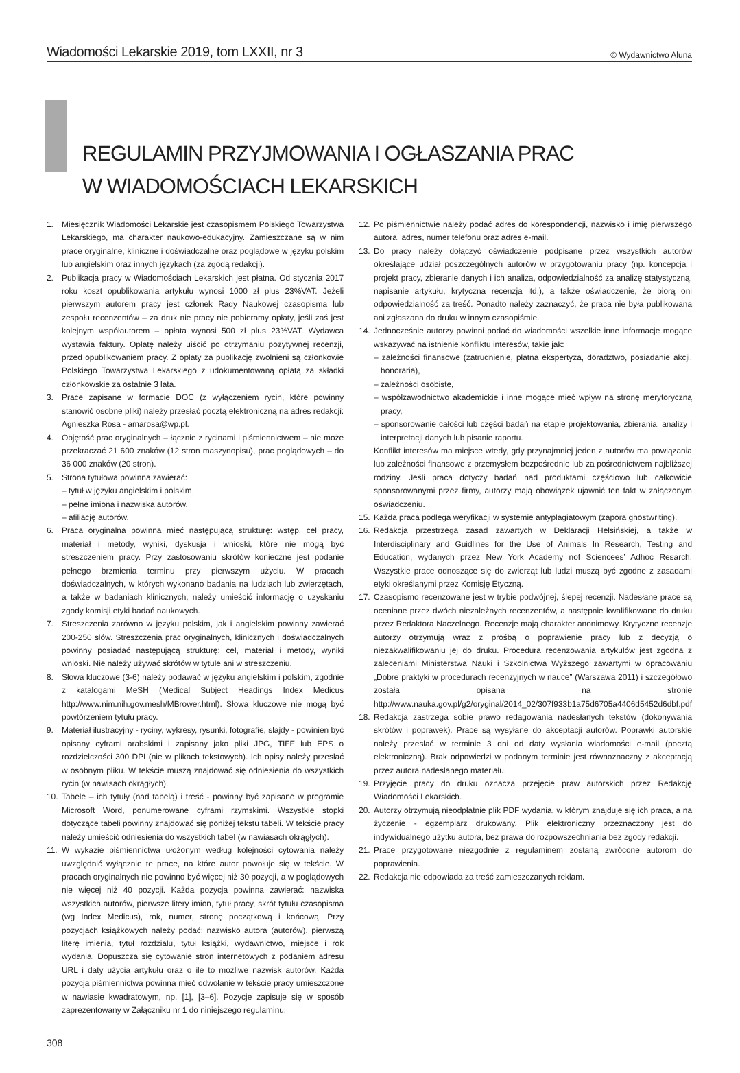Wiadomości Lekarskie 2019, tom LXXII, nr 3 © Wydawnictwo Aluna
REGULAMIN PRZYJMOWANIA I OGŁASZANIA PRAC
W WIADOMOŚCIACH LEKARSKICH
1. Miesięcznik Wiadomości Lekarskie jest czasopismem Polskiego Towarzystwa Lekarskiego, ma charakter naukowo-edukacyjny. Zamieszczane są w nim prace oryginalne, kliniczne i doświadczalne oraz poglądowe w języku polskim lub angielskim oraz innych językach (za zgodą redakcji).
2. Publikacja pracy w Wiadomościach Lekarskich jest płatna. Od stycznia 2017 roku koszt opublikowania artykułu wynosi 1000 zł plus 23%VAT. Jeżeli pierwszym autorem pracy jest członek Rady Naukowej czasopisma lub zespołu recenzentów – za druk nie pracy nie pobieramy opłaty, jeśli zaś jest kolejnym współautorem – opłata wynosi 500 zł plus 23%VAT. Wydawca wystawia faktury. Opłatę należy uiścić po otrzymaniu pozytywnej recenzji, przed opublikowaniem pracy. Z opłaty za publikację zwolnieni są członkowie Polskiego Towarzystwa Lekarskiego z udokumentowaną opłatą za składki członkowskie za ostatnie 3 lata.
3. Prace zapisane w formacie DOC (z wyłączeniem rycin, które powinny stanowić osobne pliki) należy przesłać pocztą elektroniczną na adres redakcji: Agnieszka Rosa - amarosa@wp.pl.
4. Objętość prac oryginalnych – łącznie z rycinami i piśmiennictwem – nie może przekraczać 21 600 znaków (12 stron maszynopisu), prac poglądowych – do 36 000 znaków (20 stron).
5. Strona tytułowa powinna zawierać:
– tytuł w języku angielskim i polskim,
– pełne imiona i nazwiska autorów,
– afiliację autorów,
6. Praca oryginalna powinna mieć następującą strukturę: wstęp, cel pracy, materiał i metody, wyniki, dyskusja i wnioski, które nie mogą być streszczeniem pracy. Przy zastosowaniu skrótów konieczne jest podanie pełnego brzmienia terminu przy pierwszym użyciu. W pracach doświadczalnych, w których wykonano badania na ludziach lub zwierzętach, a także w badaniach klinicznych, należy umieścić informację o uzyskaniu zgody komisji etyki badań naukowych.
7. Streszczenia zarówno w języku polskim, jak i angielskim powinny zawierać 200-250 słów. Streszczenia prac oryginalnych, klinicznych i doświadczalnych powinny posiadać następującą strukturę: cel, materiał i metody, wyniki wnioski. Nie należy używać skrótów w tytule ani w streszczeniu.
8. Słowa kluczowe (3-6) należy podawać w języku angielskim i polskim, zgodnie z katalogami MeSH (Medical Subject Headings Index Medicus http://www.nim.nih.gov.mesh/MBrower.html). Słowa kluczowe nie mogą być powtórzeniem tytułu pracy.
9. Materiał ilustracyjny - ryciny, wykresy, rysunki, fotografie, slajdy - powinien być opisany cyframi arabskimi i zapisany jako pliki JPG, TIFF lub EPS o rozdzielczości 300 DPI (nie w plikach tekstowych). Ich opisy należy przesłać w osobnym pliku. W tekście muszą znajdować się odniesienia do wszystkich rycin (w nawisach okrągłych).
10. Tabele – ich tytuły (nad tabelą) i treść - powinny być zapisane w programie Microsoft Word, ponumerowane cyframi rzymskimi. Wszystkie stopki dotyczące tabeli powinny znajdować się poniżej tekstu tabeli. W tekście pracy należy umieścić odniesienia do wszystkich tabel (w nawiasach okrągłych).
11. W wykazie piśmiennictwa ułożonym według kolejności cytowania należy uwzględnić wyłącznie te prace, na które autor powołuje się w tekście. W pracach oryginalnych nie powinno być więcej niż 30 pozycji, a w poglądowych nie więcej niż 40 pozycji. Każda pozycja powinna zawierać: nazwiska wszystkich autorów, pierwsze litery imion, tytuł pracy, skrót tytułu czasopisma (wg Index Medicus), rok, numer, stronę początkową i końcową. Przy pozycjach książkowych należy podać: nazwisko autora (autorów), pierwszą literę imienia, tytuł rozdziału, tytuł książki, wydawnictwo, miejsce i rok wydania. Dopuszcza się cytowanie stron internetowych z podaniem adresu URL i daty użycia artykułu oraz o ile to możliwe nazwisk autorów. Każda pozycja piśmiennictwa powinna mieć odwołanie w tekście pracy umieszczone w nawiasie kwadratowym, np. [1], [3–6]. Pozycje zapisuje się w sposób zaprezentowany w Załączniku nr 1 do niniejszego regulaminu.
12. Po piśmiennictwie należy podać adres do korespondencji, nazwisko i imię pierwszego autora, adres, numer telefonu oraz adres e-mail.
13. Do pracy należy dołączyć oświadczenie podpisane przez wszystkich autorów określające udział poszczególnych autorów w przygotowaniu pracy (np. koncepcja i projekt pracy, zbieranie danych i ich analiza, odpowiedzialność za analizę statystyczną, napisanie artykułu, krytyczna recenzja itd.), a także oświadczenie, że biorą oni odpowiedzialność za treść. Ponadto należy zaznaczyć, że praca nie była publikowana ani zgłaszana do druku w innym czasopiśmie.
14. Jednocześnie autorzy powinni podać do wiadomości wszelkie inne informacje mogące wskazywać na istnienie konfliktu interesów, takie jak:
– zależności finansowe (zatrudnienie, płatna ekspertyza, doradztwo, posiadanie akcji, honoraria),
– zależności osobiste,
– współzawodnictwo akademickie i inne mogące mieć wpływ na stronę merytoryczną pracy,
– sponsorowanie całości lub części badań na etapie projektowania, zbierania, analizy i interpretacji danych lub pisanie raportu.
Konflikt interesów ma miejsce wtedy, gdy przynajmniej jeden z autorów ma powiązania lub zależności finansowe z przemysłem bezpośrednie lub za pośrednictwem najbliższej rodziny. Jeśli praca dotyczy badań nad produktami częściowo lub całkowicie sponsorowanymi przez firmy, autorzy mają obowiązek ujawnić ten fakt w załączonym oświadczeniu.
15. Każda praca podlega weryfikacji w systemie antyplagiatowym (zapora ghostwriting).
16. Redakcja przestrzega zasad zawartych w Deklaracji Helsińskiej, a także w Interdisciplinary and Guidlines for the Use of Animals In Research, Testing and Education, wydanych przez New York Academy nof Sciencees’ Adhoc Resarch. Wszystkie prace odnoszące się do zwierząt lub ludzi muszą być zgodne z zasadami etyki określanymi przez Komisję Etyczną.
17. Czasopismo recenzowane jest w trybie podwójnej, ślepej recenzji. Nadesłane prace są oceniane przez dwóch niezależnych recenzentów, a następnie kwalifikowane do druku przez Redaktora Naczelnego. Recenzje mają charakter anonimowy. Krytyczne recenzje autorzy otrzymują wraz z prośbą o poprawienie pracy lub z decyzją o niezakwalifikowaniu jej do druku. Procedura recenzowania artykułów jest zgodna z zaleceniami Ministerstwa Nauki i Szkolnictwa Wyższego zawartymi w opracowaniu „Dobre praktyki w procedurach recenzyjnych w nauce” (Warszawa 2011) i szczegółowo została opisana na stronie http://www.nauka.gov.pl/g2/oryginal/2014_02/307f933b1a75d6705a4406d5452d6dbf.pdf
18. Redakcja zastrzega sobie prawo redagowania nadesłanych tekstów (dokonywania skrótów i poprawek). Prace są wysyłane do akceptacji autorów. Poprawki autorskie należy przesłać w terminie 3 dni od daty wysłania wiadomości e-mail (pocztą elektroniczną). Brak odpowiedzi w podanym terminie jest równoznaczny z akceptacją przez autora nadesłanego materiału.
19. Przyjęcie pracy do druku oznacza przejęcie praw autorskich przez Redakcję Wiadomości Lekarskich.
20. Autorzy otrzymują nieodpłatnie plik PDF wydania, w którym znajduje się ich praca, a na życzenie - egzemplarz drukowany. Plik elektroniczny przeznaczony jest do indywidualnego użytku autora, bez prawa do rozpowszechniania bez zgody redakcji.
21. Prace przygotowane niezgodnie z regulaminem zostaną zwrócone autorom do poprawienia.
22. Redakcja nie odpowiada za treść zamieszczanych reklam.
308